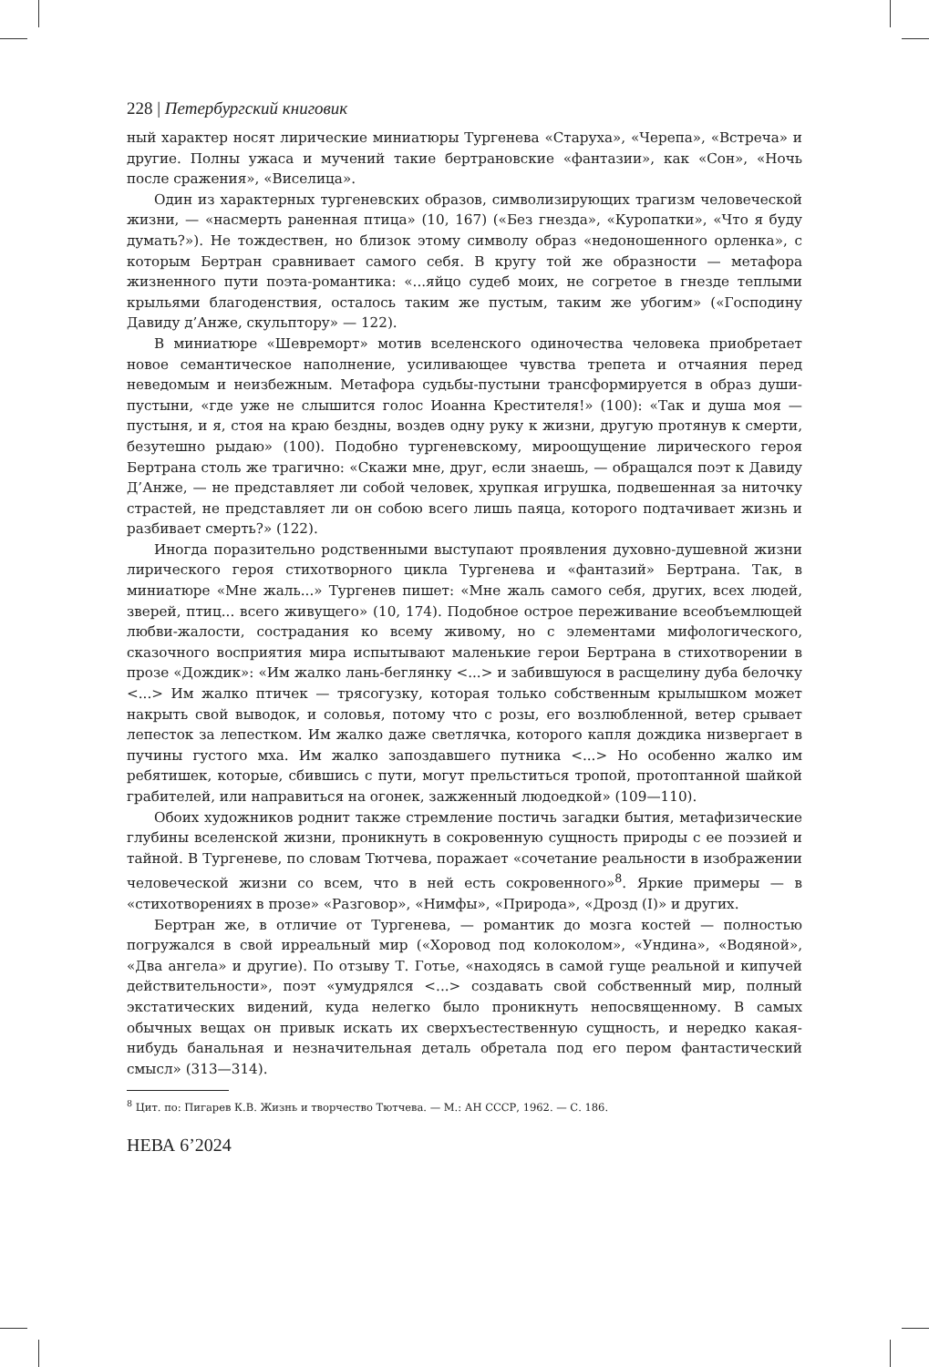228 | Петербургский книговик
ный характер носят лирические миниатюры Тургенева «Старуха», «Черепа», «Встреча» и другие. Полны ужаса и мучений такие бертрановские «фантазии», как «Сон», «Ночь после сражения», «Виселица».
Один из характерных тургеневских образов, символизирующих трагизм человеческой жизни, — «насмерть раненная птица» (10, 167) («Без гнезда», «Куропатки», «Что я буду думать?»). Не тождествен, но близок этому символу образ «недоношенного орленка», с которым Бертран сравнивает самого себя. В кругу той же образности — метафора жизненного пути поэта-романтика: «...яйцо судеб моих, не согретое в гнезде теплыми крыльями благоденствия, осталось таким же пустым, таким же убогим» («Господину Давиду д’Анже, скульптору» — 122).
В миниатюре «Шевреморт» мотив вселенского одиночества человека приобретает новое семантическое наполнение, усиливающее чувства трепета и отчаяния перед неведомым и неизбежным. Метафора судьбы-пустыни трансформируется в образ души-пустыни, «где уже не слышится голос Иоанна Крестителя!» (100): «Так и душа моя — пустыня, и я, стоя на краю бездны, воздев одну руку к жизни, другую протянув к смерти, безутешно рыдаю» (100). Подобно тургеневскому, мироощущение лирического героя Бертрана столь же трагично: «Скажи мне, друг, если знаешь, — обращался поэт к Давиду Д’Анже, — не представляет ли собой человек, хрупкая игрушка, подвешенная за ниточку страстей, не представляет ли он собою всего лишь паяца, которого подтачивает жизнь и разбивает смерть?» (122).
Иногда поразительно родственными выступают проявления духовно-душевной жизни лирического героя стихотворного цикла Тургенева и «фантазий» Бертрана. Так, в миниатюре «Мне жаль...» Тургенев пишет: «Мне жаль самого себя, других, всех людей, зверей, птиц... всего живущего» (10, 174). Подобное острое переживание всеобъемлющей любви-жалости, сострадания ко всему живому, но с элементами мифологического, сказочного восприятия мира испытывают маленькие герои Бертрана в стихотворении в прозе «Дождик»: «Им жалко лань-беглянку <...> и забившуюся в расщелину дуба белочку <...> Им жалко птичек — трясогузку, которая только собственным крылышком может накрыть свой выводок, и соловья, потому что с розы, его возлюбленной, ветер срывает лепесток за лепестком. Им жалко даже светлячка, которого капля дождика низвергает в пучины густого мха. Им жалко запоздавшего путника <...> Но особенно жалко им ребятишек, которые, сбившись с пути, могут прельститься тропой, протоптанной шайкой грабителей, или направиться на огонек, зажженный людоедкой» (109—110).
Обоих художников роднит также стремление постичь загадки бытия, метафизические глубины вселенской жизни, проникнуть в сокровенную сущность природы с ее поэзией и тайной. В Тургеневе, по словам Тютчева, поражает «сочетание реальности в изображении человеческой жизни со всем, что в ней есть сокровенного»<sup>8</sup>. Яркие примеры — в «стихотворениях в прозе» «Разговор», «Нимфы», «Природа», «Дрозд (I)» и других.
Бертран же, в отличие от Тургенева, — романтик до мозга костей — полностью погружался в свой ирреальный мир («Хоровод под колоколом», «Ундина», «Водяной», «Два ангела» и другие). По отзыву Т. Готье, «находясь в самой гуще реальной и кипучей действительности», поэт «умудрялся <...> создавать свой собственный мир, полный экстатических видений, куда нелегко было проникнуть непосвященному. В самых обычных вещах он привык искать их сверхъестественную сущность, и нередко какая-нибудь банальная и незначительная деталь обретала под его пером фантастический смысл» (313—314).
<sup>8</sup> Цит. по: Пигарев К.В. Жизнь и творчество Тютчева. — М.: АН СССР, 1962. — С. 186.
НЕВА 6’2024